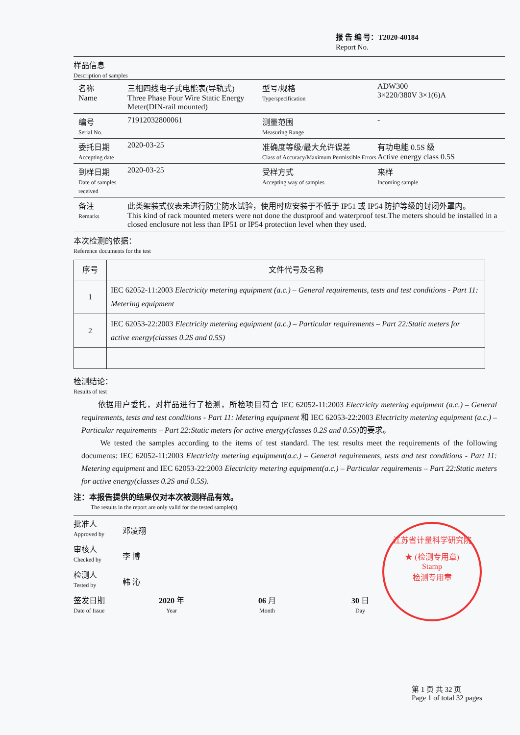报 告 编 号：T2020-40184
Report No.
样品信息
Description of samples
名称
Name
三相四线电子式电能表(导轨式)
Three Phase Four Wire Static Energy Meter(DIN-rail mounted)
型号/规格
Type/specification
ADW300
3×220/380V 3×1(6)A
编号
Serial No.
71912032800061 测量范围
Measuring Range
-
委托日期
Accepting date
2020-03-25 准确度等级/最大允许误差
Class of Accuracy/Maximum Permissible Errors
有功电能 0.5S 级
Active energy class 0.5S
到样日期
Date of samples received
2020-03-25 受样方式
Accepting way of samples
来样
Incoming sample
备注
Remarks
此类架装式仪表未进行防尘防水试验，使用时应安装于不低于 IP51 或 IP54 防护等级的封闭外罩内。
This kind of rack mounted meters were not done the dustproof and waterproof test.The meters should be installed in a closed enclosure not less than IP51 or IP54 protection level when they used.
本次检测的依据：
Reference documents for the test
| 序号 | 文件代号及名称 |
| --- | --- |
| 1 | IEC 62052-11:2003 Electricity metering equipment (a.c.) – General requirements, tests and test conditions - Part 11: Metering equipment |
| 2 | IEC 62053-22:2003 Electricity metering equipment (a.c.) – Particular requirements – Part 22:Static meters for active energy(classes 0.2S and 0.5S) |
检测结论：
Results of test
　　依据用户委托，对样品进行了检测，所检项目符合 IEC 62052-11:2003 Electricity metering equipment (a.c.) – General requirements, tests and test conditions - Part 11: Metering equipment 和 IEC 62053-22:2003 Electricity metering equipment (a.c.) – Particular requirements – Part 22:Static meters for active energy(classes 0.2S and 0.5S) 的要求。
　　We tested the samples according to the items of test standard. The test results meet the requirements of the following documents: IEC 62052-11:2003 Electricity metering equipment(a.c.) – General requirements, tests and test conditions - Part 11: Metering equipment and IEC 62053-22:2003 Electricity metering equipment(a.c.) – Particular requirements – Part 22:Static meters for active energy(classes 0.2S and 0.5S).
注：本报告提供的结果仅对本次被测样品有效。
The results in the report are only valid for the tested sample(s).
批准人
Approved by
邓凌翔
审核人
Checked by
李 博
检测人
Tested by
韩 沁
签发日期
Date of Issue
2020 年
Year
06 月
Month
30 日
Day
江苏省计量科学研究院
★ (检测专用章)
Stamp
检测专用章
第 1 页 共 32 页
Page 1 of total 32 pages